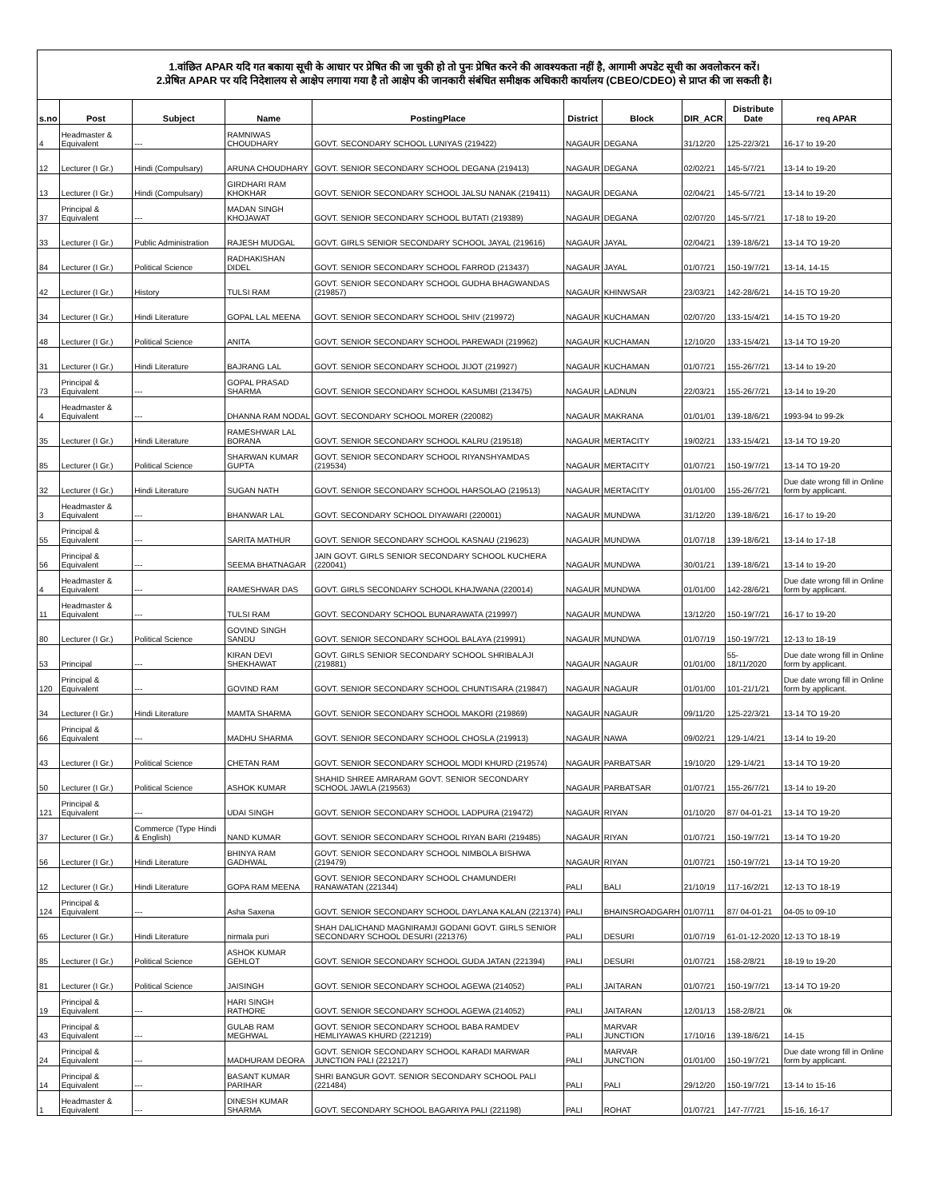1.वांछित APAR यदि गत बकाया सूची के आधार पर प्रेषित की जा चुकी हो तो पुनः प्रेषित करने की आवश्यकता नहीं है, आगामी अपडेट सूची का अवलोकरन करें।
2.प्रेषित APAR पर यदि निदेशालय से आक्षेप लगाया गया है तो आक्षेप की जानकारी संबंधित समीक्षक अधिकारी कार्यालय (CBEO/CDEO) से प्राप्त की जा सकती है।
| s.no | Post | Subject | Name | PostingPlace | District | Block | DIR_ACR | Distribute Date | req APAR |
| --- | --- | --- | --- | --- | --- | --- | --- | --- | --- |
| 4 | Headmaster & Equivalent | --- | RAMNIWAS CHOUDHARY | GOVT. SECONDARY SCHOOL LUNIYAS (219422) | NAGAUR | DEGANA | 31/12/20 | 125-22/3/21 | 16-17 to 19-20 |
| 12 | Lecturer (I Gr.) | Hindi (Compulsary) | ARUNA CHOUDHARY | GOVT. SENIOR SECONDARY SCHOOL DEGANA (219413) | NAGAUR | DEGANA | 02/02/21 | 145-5/7/21 | 13-14 to 19-20 |
| 13 | Lecturer (I Gr.) | Hindi (Compulsary) | GIRDHARI RAM KHOKHAR | GOVT. SENIOR SECONDARY SCHOOL JALSU NANAK (219411) | NAGAUR | DEGANA | 02/04/21 | 145-5/7/21 | 13-14 to 19-20 |
| 37 | Principal & Equivalent | --- | MADAN SINGH KHOJAWAT | GOVT. SENIOR SECONDARY SCHOOL BUTATI (219389) | NAGAUR | DEGANA | 02/07/20 | 145-5/7/21 | 17-18 to 19-20 |
| 33 | Lecturer (I Gr.) | Public Administration | RAJESH MUDGAL | GOVT. GIRLS SENIOR SECONDARY SCHOOL JAYAL (219616) | NAGAUR | JAYAL | 02/04/21 | 139-18/6/21 | 13-14 TO 19-20 |
| 84 | Lecturer (I Gr.) | Political Science | RADHAKISHAN DIDEL | GOVT. SENIOR SECONDARY SCHOOL FARROD (213437) | NAGAUR | JAYAL | 01/07/21 | 150-19/7/21 | 13-14, 14-15 |
| 42 | Lecturer (I Gr.) | History | TULSI RAM | GOVT. SENIOR SECONDARY SCHOOL GUDHA BHAGWANDAS (219857) | NAGAUR | KHINWSAR | 23/03/21 | 142-28/6/21 | 14-15 TO 19-20 |
| 34 | Lecturer (I Gr.) | Hindi Literature | GOPAL LAL MEENA | GOVT. SENIOR SECONDARY SCHOOL SHIV (219972) | NAGAUR | KUCHAMAN | 02/07/20 | 133-15/4/21 | 14-15 TO 19-20 |
| 48 | Lecturer (I Gr.) | Political Science | ANITA | GOVT. SENIOR SECONDARY SCHOOL PAREWADI (219962) | NAGAUR | KUCHAMAN | 12/10/20 | 133-15/4/21 | 13-14 TO 19-20 |
| 31 | Lecturer (I Gr.) | Hindi Literature | BAJRANG LAL | GOVT. SENIOR SECONDARY SCHOOL JIJOT (219927) | NAGAUR | KUCHAMAN | 01/07/21 | 155-26/7/21 | 13-14 to 19-20 |
| 73 | Principal & Equivalent | --- | GOPAL PRASAD SHARMA | GOVT. SENIOR SECONDARY SCHOOL KASUMBI (213475) | NAGAUR | LADNUN | 22/03/21 | 155-26/7/21 | 13-14 to 19-20 |
| 4 | Headmaster & Equivalent | --- | DHANNA RAM NODAL | GOVT. SECONDARY SCHOOL MORER (220082) | NAGAUR | MAKRANA | 01/01/01 | 139-18/6/21 | 1993-94 to 99-2k |
| 35 | Lecturer (I Gr.) | Hindi Literature | RAMESHWAR LAL BORANA | GOVT. SENIOR SECONDARY SCHOOL KALRU (219518) | NAGAUR | MERTACITY | 19/02/21 | 133-15/4/21 | 13-14 TO 19-20 |
| 85 | Lecturer (I Gr.) | Political Science | SHARWAN KUMAR GUPTA | GOVT. SENIOR SECONDARY SCHOOL RIYANSHYAMDAS (219534) | NAGAUR | MERTACITY | 01/07/21 | 150-19/7/21 | 13-14 TO 19-20 |
| 32 | Lecturer (I Gr.) | Hindi Literature | SUGAN NATH | GOVT. SENIOR SECONDARY SCHOOL HARSOLAO (219513) | NAGAUR | MERTACITY | 01/01/00 | 155-26/7/21 | Due date wrong fill in Online form by applicant. |
| 3 | Headmaster & Equivalent | --- | BHANWAR LAL | GOVT. SECONDARY SCHOOL DIYAWARI (220001) | NAGAUR | MUNDWA | 31/12/20 | 139-18/6/21 | 16-17 to 19-20 |
| 55 | Principal & Equivalent | --- | SARITA MATHUR | GOVT. SENIOR SECONDARY SCHOOL KASNAU (219623) | NAGAUR | MUNDWA | 01/07/18 | 139-18/6/21 | 13-14 to 17-18 |
| 56 | Principal & Equivalent | --- | SEEMA BHATNAGAR | JAIN GOVT. GIRLS SENIOR SECONDARY SCHOOL KUCHERA (220041) | NAGAUR | MUNDWA | 30/01/21 | 139-18/6/21 | 13-14 to 19-20 |
| 4 | Headmaster & Equivalent | --- | RAMESHWAR DAS | GOVT. GIRLS SECONDARY SCHOOL KHAJWANA (220014) | NAGAUR | MUNDWA | 01/01/00 | 142-28/6/21 | Due date wrong fill in Online form by applicant. |
| 11 | Headmaster & Equivalent | --- | TULSI RAM | GOVT. SECONDARY SCHOOL BUNARAWATA (219997) | NAGAUR | MUNDWA | 13/12/20 | 150-19/7/21 | 16-17 to 19-20 |
| 80 | Lecturer (I Gr.) | Political Science | GOVIND SINGH SANDU | GOVT. SENIOR SECONDARY SCHOOL BALAYA (219991) | NAGAUR | MUNDWA | 01/07/19 | 150-19/7/21 | 12-13 to 18-19 |
| 53 | Principal | --- | KIRAN DEVI SHEKHAWAT | GOVT. GIRLS SENIOR SECONDARY SCHOOL SHRIBALAJI (219881) | NAGAUR | NAGAUR | 01/01/00 | 55- 18/11/2020 | Due date wrong fill in Online form by applicant. |
| 120 | Principal & Equivalent | --- | GOVIND RAM | GOVT. SENIOR SECONDARY SCHOOL CHUNTISARA (219847) | NAGAUR | NAGAUR | 01/01/00 | 101-21/1/21 | Due date wrong fill in Online form by applicant. |
| 34 | Lecturer (I Gr.) | Hindi Literature | MAMTA SHARMA | GOVT. SENIOR SECONDARY SCHOOL MAKORI (219869) | NAGAUR | NAGAUR | 09/11/20 | 125-22/3/21 | 13-14 TO 19-20 |
| 66 | Principal & Equivalent | --- | MADHU SHARMA | GOVT. SENIOR SECONDARY SCHOOL CHOSLA (219913) | NAGAUR | NAWA | 09/02/21 | 129-1/4/21 | 13-14 to 19-20 |
| 43 | Lecturer (I Gr.) | Political Science | CHETAN RAM | GOVT. SENIOR SECONDARY SCHOOL MODI KHURD (219574) | NAGAUR | PARBATSAR | 19/10/20 | 129-1/4/21 | 13-14 TO 19-20 |
| 50 | Lecturer (I Gr.) | Political Science | ASHOK KUMAR | SHAHID SHREE AMRARAM GOVT. SENIOR SECONDARY SCHOOL JAWLA (219563) | NAGAUR | PARBATSAR | 01/07/21 | 155-26/7/21 | 13-14 to 19-20 |
| 121 | Principal & Equivalent | --- | UDAI SINGH | GOVT. SENIOR SECONDARY SCHOOL LADPURA (219472) | NAGAUR | RIYAN | 01/10/20 | 87/ 04-01-21 | 13-14 TO 19-20 |
| 37 | Lecturer (I Gr.) | Commerce (Type Hindi & English) | NAND KUMAR | GOVT. SENIOR SECONDARY SCHOOL RIYAN BARI (219485) | NAGAUR | RIYAN | 01/07/21 | 150-19/7/21 | 13-14 TO 19-20 |
| 56 | Lecturer (I Gr.) | Hindi Literature | BHINYA RAM GADHWAL | GOVT. SENIOR SECONDARY SCHOOL NIMBOLA BISHWA (219479) | NAGAUR | RIYAN | 01/07/21 | 150-19/7/21 | 13-14 TO 19-20 |
| 12 | Lecturer (I Gr.) | Hindi Literature | GOPA RAM MEENA | GOVT. SENIOR SECONDARY SCHOOL CHAMUNDERI RANAWATAN (221344) | PALI | BALI | 21/10/19 | 117-16/2/21 | 12-13 TO 18-19 |
| 124 | Principal & Equivalent | --- | Asha Saxena | GOVT. SENIOR SECONDARY SCHOOL DAYLANA KALAN (221374) | PALI | BHAINSROADGARH | 01/07/11 | 87/ 04-01-21 | 04-05 to 09-10 |
| 65 | Lecturer (I Gr.) | Hindi Literature | nirmala puri | SHAH DALICHAND MAGNIRAMJI GODANI GOVT. GIRLS SENIOR SECONDARY SCHOOL DESURI (221376) | PALI | DESURI | 01/07/19 | 61-01-12-2020 | 12-13 TO 18-19 |
| 85 | Lecturer (I Gr.) | Political Science | ASHOK KUMAR GEHLOT | GOVT. SENIOR SECONDARY SCHOOL GUDA JATAN (221394) | PALI | DESURI | 01/07/21 | 158-2/8/21 | 18-19 to 19-20 |
| 81 | Lecturer (I Gr.) | Political Science | JAISINGH | GOVT. SENIOR SECONDARY SCHOOL AGEWA (214052) | PALI | JAITARAN | 01/07/21 | 150-19/7/21 | 13-14 TO 19-20 |
| 19 | Principal & Equivalent | --- | HARI SINGH RATHORE | GOVT. SENIOR SECONDARY SCHOOL AGEWA (214052) | PALI | JAITARAN | 12/01/13 | 158-2/8/21 | 0k |
| 43 | Principal & Equivalent | --- | GULAB RAM MEGHWAL | GOVT. SENIOR SECONDARY SCHOOL BABA RAMDEV HEMLIYAWAS KHURD (221219) | PALI | MARVAR JUNCTION | 17/10/16 | 139-18/6/21 | 14-15 |
| 24 | Principal & Equivalent | --- | MADHURAM DEORA | GOVT. SENIOR SECONDARY SCHOOL KARADI MARWAR JUNCTION PALI (221217) | PALI | MARVAR JUNCTION | 01/01/00 | 150-19/7/21 | Due date wrong fill in Online form by applicant. |
| 14 | Principal & Equivalent | --- | BASANT KUMAR PARIHAR | SHRI BANGUR GOVT. SENIOR SECONDARY SCHOOL PALI (221484) | PALI | PALI | 29/12/20 | 150-19/7/21 | 13-14 to 15-16 |
| 1 | Headmaster & Equivalent | --- | DINESH KUMAR SHARMA | GOVT. SECONDARY SCHOOL BAGARIYA PALI (221198) | PALI | ROHAT | 01/07/21 | 147-7/7/21 | 15-16, 16-17 |